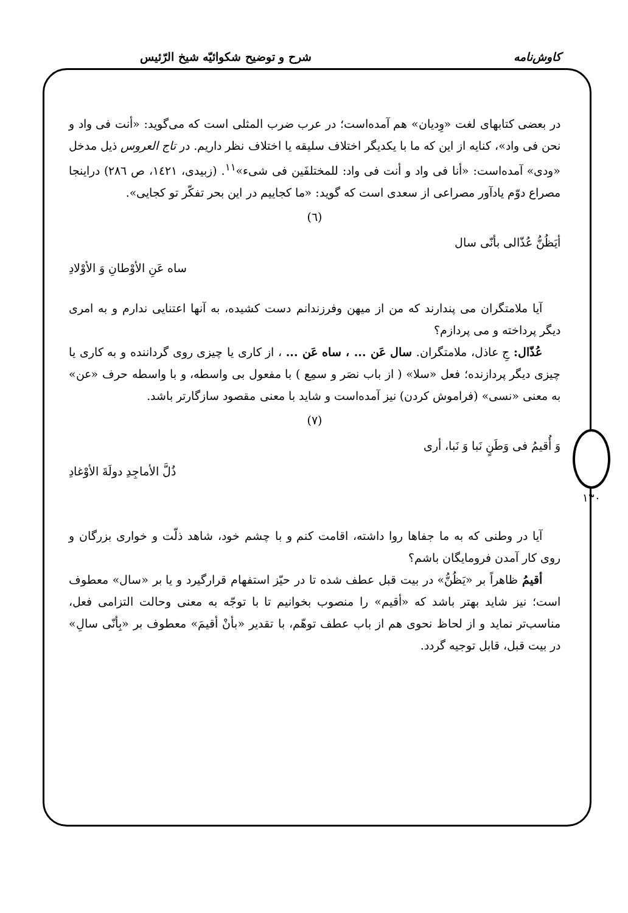کاوش‌نامه شرح و توضیح شکوائیّه شیخ الرّئیس
۱۳۰
در بعضی کتابهای لغت «وِدیان» هم آمده‌است؛ در عرب ضرب المثلی است که می‌گوید: «أنت فی واد و نحن فی واد»، کنایه از این که ما با یکدیگر اختلاف سلیقه یا اختلاف نظر داریم. در تاج العروس ذیل مدخل «ودی» آمده‌است: «أنا فی واد و أنت فی واد: للمختلفَین فی شیء»<sup>۱۱</sup>. (زبیدی، ۱٤۲۱، ص ۲۸٦) دراینجا مصراع دوّم یادآور مصراعی از سعدی است که گوید: «ما کجاییم در این بحر تفکّر تو کجایی».
(٦)
أیَظُنُّ عُذّالی بأنّی سال
ساه عَنِ الأوْطانِ وَ الأوْلادِ
آیا ملامتگران می پندارند که من از میهن وفرزندانم دست کشیده، به آنها اعتنایی ندارم و به امری دیگر پرداخته و می پردازم؟
عُذّال: جِ عاذل، ملامتگران. سال عَن ... ، ساه عَن ... ، از کاری یا چیزی روی گرداننده و به کاری یا چیزی دیگر پردازنده؛ فعل «سلا» ( از باب نصَر و سمِع ) با مفعول بی واسطه، و با واسطه حرف «عن» به معنی «نسی» (فراموش کردن) نیز آمده‌است و شاید با معنی مقصود سازگارتر باشد.
(٧)
وَ أُقیمُ فی وَطَنٍ نَبا وَ نَبا، أری
ذُلَّ الأماجِدِ دولَةَ الأوْغادِ
آیا در وطنی که به ما جفاها روا داشته، اقامت کنم و با چشم خود، شاهد ذلّت و خواری بزرگان و روی کار آمدن فرومایگان باشم؟
أقیمُ ظاهراً بر «یَظُنُّ» در بیت قبل عطف شده تا در حیّز استفهام قرارگیرد و یا بر «سال» معطوف است؛ نیز شاید بهتر باشد که «أقیم» را منصوب بخوانیم تا با توجّه به معنی وحالت التزامی فعل، مناسب‌تر نماید و از لحاظ نحوی هم از باب عطف توهّم، با تقدیر «بأنْ أقیمَ» معطوف بر «بِأنّی سالِ» در بیت قبل، قابل توجیه گردد.